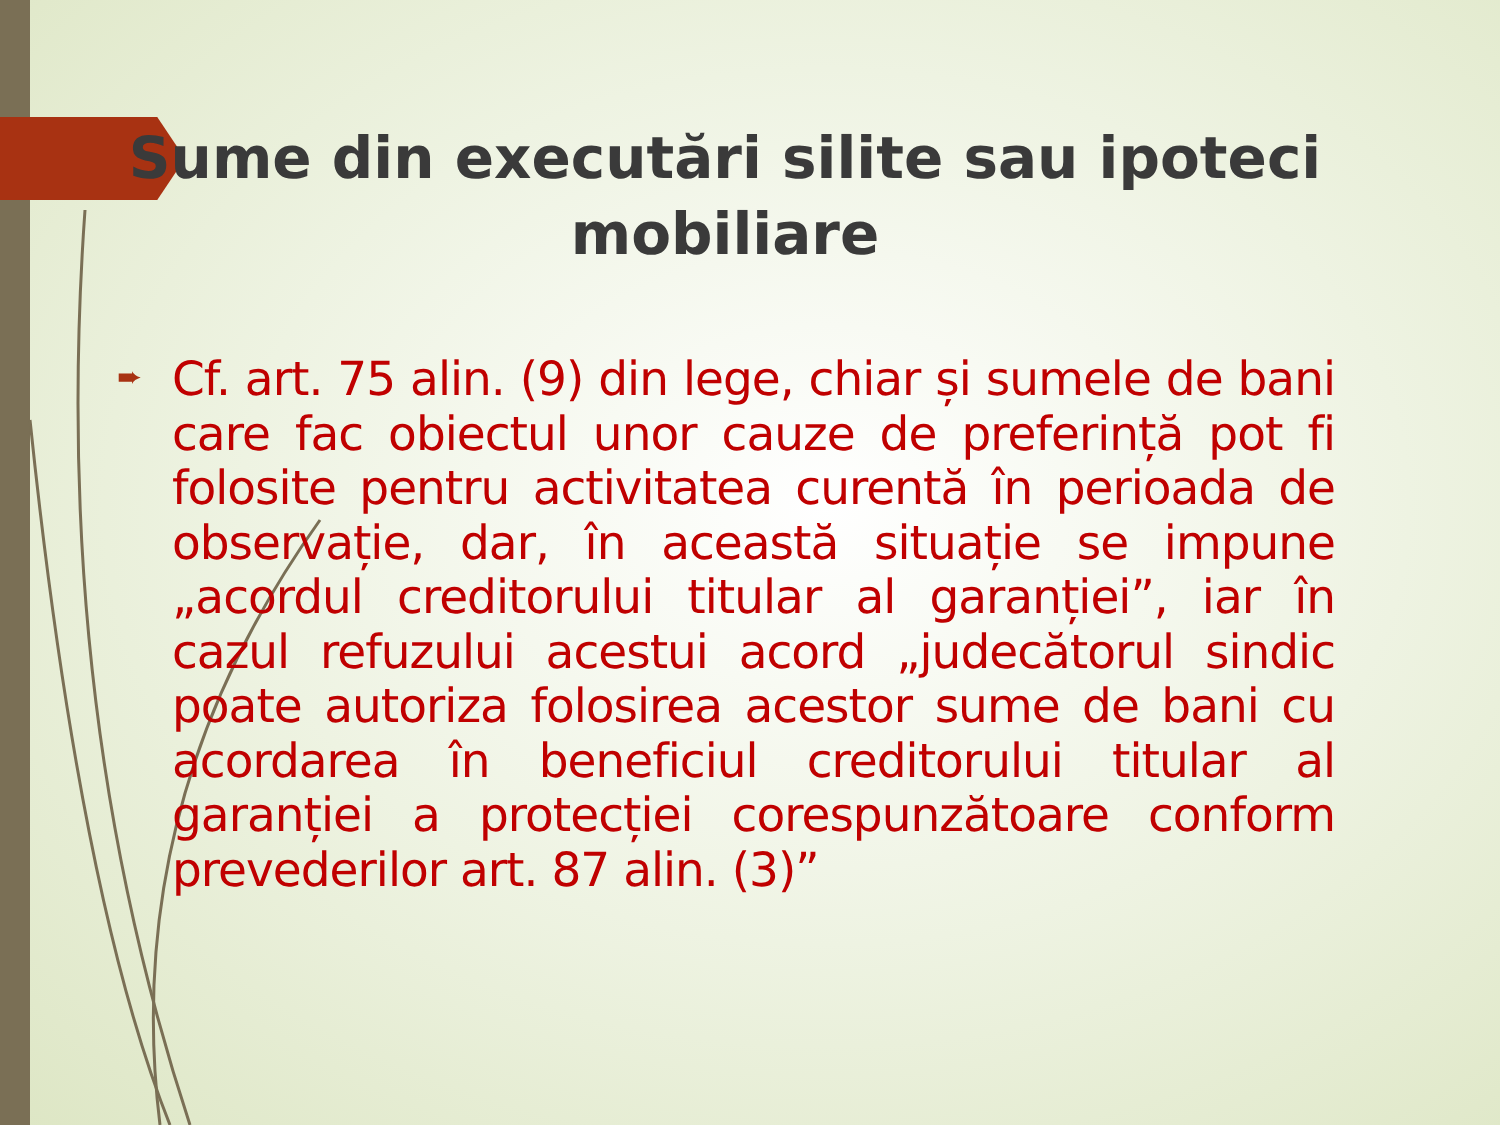Sume din executări silite sau ipoteci mobiliare
➨
Cf. art. 75 alin. (9) din lege, chiar și sumele de bani care fac obiectul unor cauze de preferință pot fi folosite pentru activitatea curentă în perioada de observație, dar, în această situație se impune „acordul creditorului titular al garanției”, iar în cazul refuzului acestui acord „judecătorul sindic poate autoriza folosirea acestor sume de bani cu acordarea în beneficiul creditorului titular al garanției a protecției corespunzătoare conform prevederilor art. 87 alin. (3)”